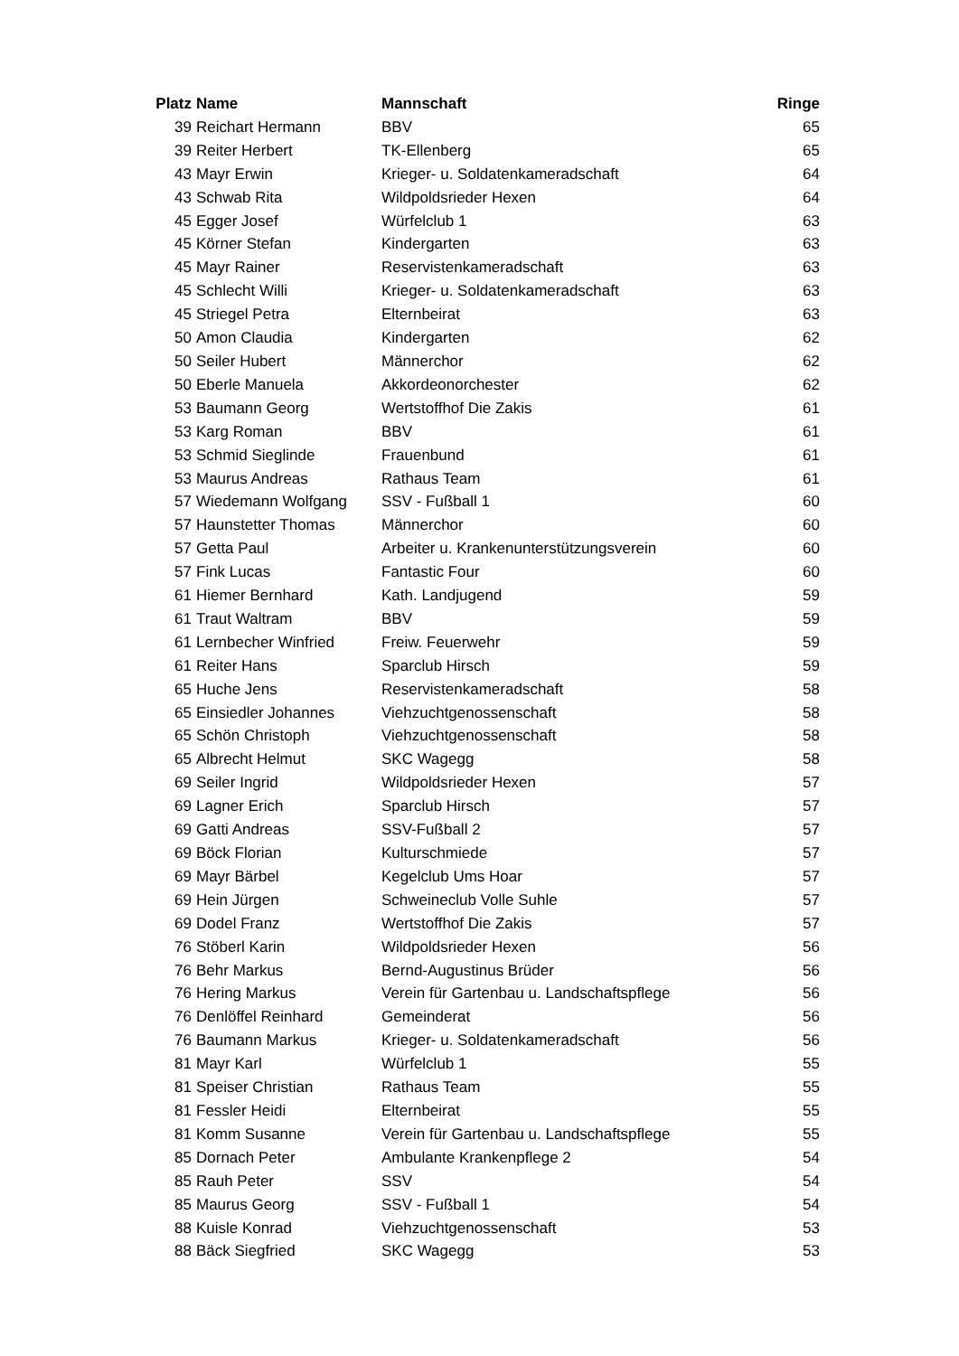| Platz | Name | Mannschaft | Ringe |
| --- | --- | --- | --- |
| 39 | Reichart Hermann | BBV | 65 |
| 39 | Reiter Herbert | TK-Ellenberg | 65 |
| 43 | Mayr Erwin | Krieger- u. Soldatenkameradschaft | 64 |
| 43 | Schwab Rita | Wildpoldsrieder Hexen | 64 |
| 45 | Egger Josef | Würfelclub 1 | 63 |
| 45 | Körner Stefan | Kindergarten | 63 |
| 45 | Mayr Rainer | Reservistenkameradschaft | 63 |
| 45 | Schlecht Willi | Krieger- u. Soldatenkameradschaft | 63 |
| 45 | Striegel Petra | Elternbeirat | 63 |
| 50 | Amon Claudia | Kindergarten | 62 |
| 50 | Seiler Hubert | Männerchor | 62 |
| 50 | Eberle Manuela | Akkordeonorchester | 62 |
| 53 | Baumann Georg | Wertstoffhof Die Zakis | 61 |
| 53 | Karg Roman | BBV | 61 |
| 53 | Schmid Sieglinde | Frauenbund | 61 |
| 53 | Maurus Andreas | Rathaus Team | 61 |
| 57 | Wiedemann Wolfgang | SSV - Fußball 1 | 60 |
| 57 | Haunstetter Thomas | Männerchor | 60 |
| 57 | Getta Paul | Arbeiter u. Krankenunterstützungsverein | 60 |
| 57 | Fink Lucas | Fantastic Four | 60 |
| 61 | Hiemer Bernhard | Kath. Landjugend | 59 |
| 61 | Traut Waltram | BBV | 59 |
| 61 | Lernbecher Winfried | Freiw. Feuerwehr | 59 |
| 61 | Reiter Hans | Sparclub Hirsch | 59 |
| 65 | Huche Jens | Reservistenkameradschaft | 58 |
| 65 | Einsiedler Johannes | Viehzuchtgenossenschaft | 58 |
| 65 | Schön Christoph | Viehzuchtgenossenschaft | 58 |
| 65 | Albrecht Helmut | SKC Wagegg | 58 |
| 69 | Seiler Ingrid | Wildpoldsrieder Hexen | 57 |
| 69 | Lagner Erich | Sparclub Hirsch | 57 |
| 69 | Gatti Andreas | SSV-Fußball 2 | 57 |
| 69 | Böck Florian | Kulturschmiede | 57 |
| 69 | Mayr Bärbel | Kegelclub Ums Hoar | 57 |
| 69 | Hein Jürgen | Schweineclub Volle Suhle | 57 |
| 69 | Dodel Franz | Wertstoffhof Die Zakis | 57 |
| 76 | Stöberl Karin | Wildpoldsrieder Hexen | 56 |
| 76 | Behr Markus | Bernd-Augustinus Brüder | 56 |
| 76 | Hering Markus | Verein für Gartenbau u. Landschaftspflege | 56 |
| 76 | Denlöffel Reinhard | Gemeinderat | 56 |
| 76 | Baumann Markus | Krieger- u. Soldatenkameradschaft | 56 |
| 81 | Mayr Karl | Würfelclub 1 | 55 |
| 81 | Speiser Christian | Rathaus Team | 55 |
| 81 | Fessler Heidi | Elternbeirat | 55 |
| 81 | Komm Susanne | Verein für Gartenbau u. Landschaftspflege | 55 |
| 85 | Dornach Peter | Ambulante Krankenpflege 2 | 54 |
| 85 | Rauh Peter | SSV | 54 |
| 85 | Maurus Georg | SSV - Fußball 1 | 54 |
| 88 | Kuisle Konrad | Viehzuchtgenossenschaft | 53 |
| 88 | Bäck Siegfried | SKC Wagegg | 53 |